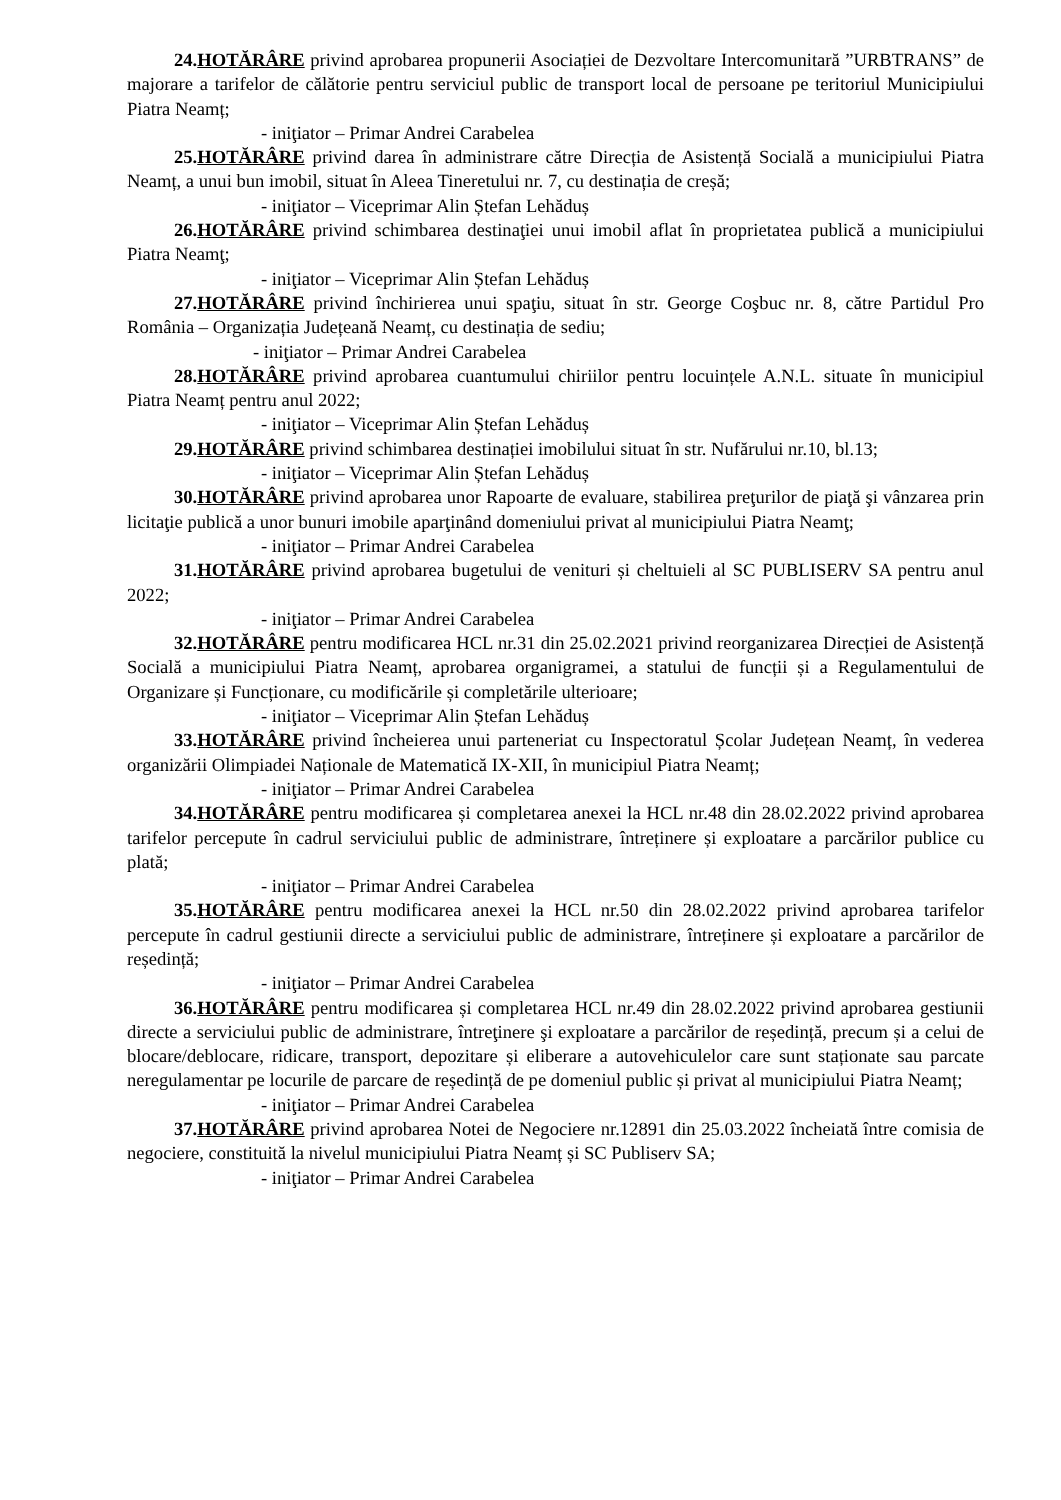24.HOTĂRÂRE privind aprobarea propunerii Asociației de Dezvoltare Intercomunitară ”URBTRANS” de majorare a tarifelor de călătorie pentru serviciul public de transport local de persoane pe teritoriul Municipiului Piatra Neamț;
- iniţiator – Primar Andrei Carabelea
25.HOTĂRÂRE privind darea în administrare către Direcția de Asistență Socială a municipiului Piatra Neamț, a unui bun imobil, situat în Aleea Tineretului nr. 7, cu destinația de creșă;
- iniţiator – Viceprimar Alin Ștefan Lehăduș
26.HOTĂRÂRE privind schimbarea destinaţiei unui imobil aflat în proprietatea publică a municipiului Piatra Neamţ;
- iniţiator – Viceprimar Alin Ștefan Lehăduș
27.HOTĂRÂRE privind închirierea unui spaţiu, situat în str. George Coşbuc nr. 8, către Partidul Pro România – Organizația Județeană Neamț, cu destinația de sediu;
- iniţiator – Primar Andrei Carabelea
28.HOTĂRÂRE privind aprobarea cuantumului chiriilor pentru locuințele A.N.L. situate în municipiul Piatra Neamț pentru anul 2022;
- iniţiator – Viceprimar Alin Ștefan Lehăduș
29.HOTĂRÂRE privind schimbarea destinației imobilului situat în str. Nufărului nr.10, bl.13;
- iniţiator – Viceprimar Alin Ștefan Lehăduș
30.HOTĂRÂRE privind aprobarea unor Rapoarte de evaluare, stabilirea preţurilor de piaţă şi vânzarea prin licitaţie publică a unor bunuri imobile aparţinând domeniului privat al municipiului Piatra Neamţ;
- iniţiator – Primar Andrei Carabelea
31.HOTĂRÂRE privind aprobarea bugetului de venituri și cheltuieli al SC PUBLISERV SA pentru anul 2022;
- iniţiator – Primar Andrei Carabelea
32.HOTĂRÂRE pentru modificarea HCL nr.31 din 25.02.2021 privind reorganizarea Direcției de Asistență Socială a municipiului Piatra Neamț, aprobarea organigramei, a statului de funcții și a Regulamentului de Organizare și Funcționare, cu modificările și completările ulterioare;
- iniţiator – Viceprimar Alin Ștefan Lehăduș
33.HOTĂRÂRE privind încheierea unui parteneriat cu Inspectoratul Școlar Județean Neamț, în vederea organizării Olimpiadei Naționale de Matematică IX-XII, în municipiul Piatra Neamț;
- iniţiator – Primar Andrei Carabelea
34.HOTĂRÂRE pentru modificarea și completarea anexei la HCL nr.48 din 28.02.2022 privind aprobarea tarifelor percepute în cadrul serviciului public de administrare, întreținere și exploatare a parcărilor publice cu plată;
- iniţiator – Primar Andrei Carabelea
35.HOTĂRÂRE pentru modificarea anexei la HCL nr.50 din 28.02.2022 privind aprobarea tarifelor percepute în cadrul gestiunii directe a serviciului public de administrare, întreținere și exploatare a parcărilor de reședință;
- iniţiator – Primar Andrei Carabelea
36.HOTĂRÂRE pentru modificarea și completarea HCL nr.49 din 28.02.2022 privind aprobarea gestiunii directe a serviciului public de administrare, întreţinere şi exploatare a parcărilor de reședință, precum și a celui de blocare/deblocare, ridicare, transport, depozitare și eliberare a autovehiculelor care sunt staționate sau parcate neregulamentar pe locurile de parcare de reședință de pe domeniul public și privat al municipiului Piatra Neamț;
- iniţiator – Primar Andrei Carabelea
37.HOTĂRÂRE privind aprobarea Notei de Negociere nr.12891 din 25.03.2022 încheiată între comisia de negociere, constituită la nivelul municipiului Piatra Neamț și SC Publiserv SA;
- iniţiator – Primar Andrei Carabelea